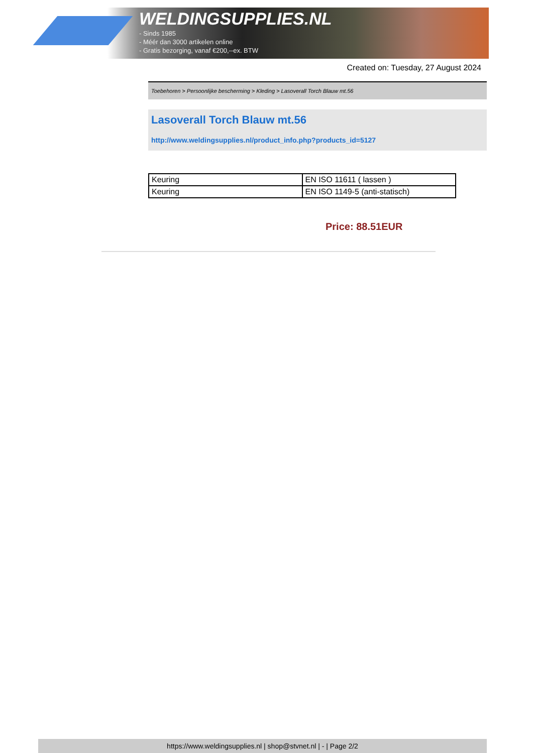WELDINGSUPPLIES.NL
- Sinds 1985
- Méér dan 3000 artikelen online
- Gratis bezorging, vanaf €200,--ex. BTW
Created on: Tuesday, 27 August 2024
Toebehoren > Persoonlijke bescherming > Kleding > Lasoverall Torch Blauw mt.56
Lasoverall Torch Blauw mt.56
http://www.weldingsupplies.nl/product_info.php?products_id=5127
| Keuring | EN ISO 11611 ( lassen ) |
| Keuring | EN ISO 1149-5 (anti-statisch) |
Price: 88.51EUR
https://www.weldingsupplies.nl | shop@stvnet.nl | - | Page 2/2